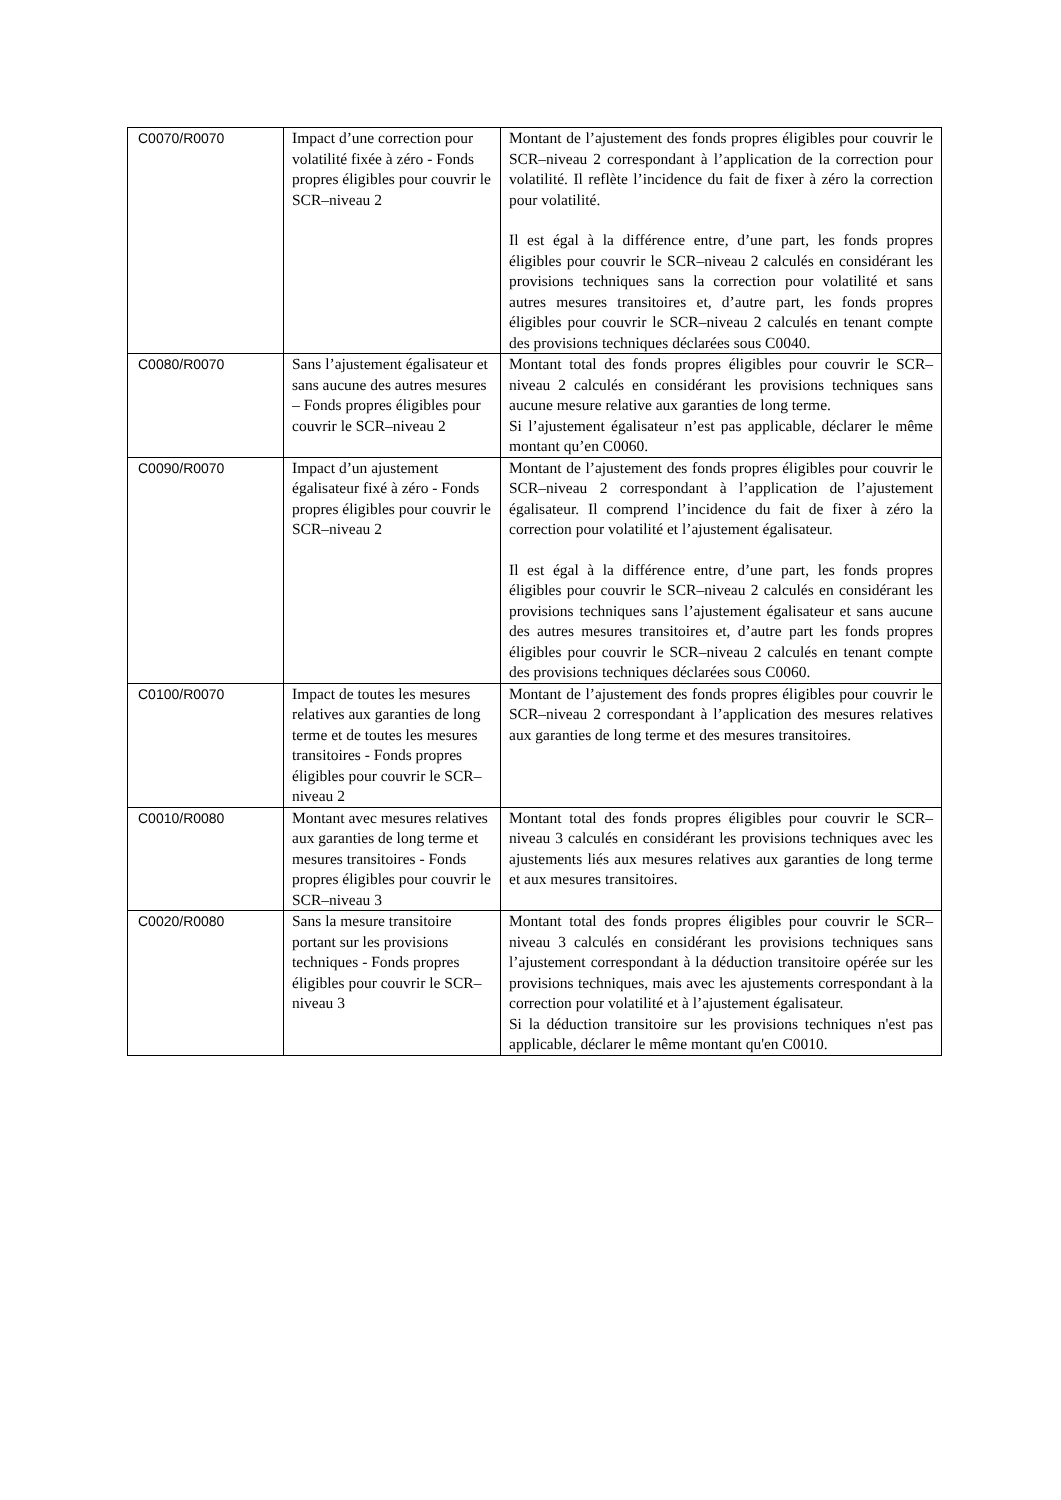| C0070/R0070 | Impact d’une correction pour volatilité fixée à zéro - Fonds propres éligibles pour couvrir le SCR–niveau 2 | Montant de l’ajustement des fonds propres éligibles pour couvrir le SCR–niveau 2 correspondant à l’application de la correction pour volatilité. Il reflète l’incidence du fait de fixer à zéro la correction pour volatilité. Il est égal à la différence entre, d’une part, les fonds propres éligibles pour couvrir le SCR–niveau 2 calculés en considérant les provisions techniques sans la correction pour volatilité et sans autres mesures transitoires et, d’autre part, les fonds propres éligibles pour couvrir le SCR–niveau 2 calculés en tenant compte des provisions techniques déclarées sous C0040. |
| C0080/R0070 | Sans l’ajustement égalisateur et sans aucune des autres mesures – Fonds propres éligibles pour couvrir le SCR–niveau 2 | Montant total des fonds propres éligibles pour couvrir le SCR–niveau 2 calculés en considérant les provisions techniques sans aucune mesure relative aux garanties de long terme. Si l’ajustement égalisateur n’est pas applicable, déclarer le même montant qu’en C0060. |
| C0090/R0070 | Impact d’un ajustement égalisateur fixé à zéro - Fonds propres éligibles pour couvrir le SCR–niveau 2 | Montant de l’ajustement des fonds propres éligibles pour couvrir le SCR–niveau 2 correspondant à l’application de l’ajustement égalisateur. Il comprend l’incidence du fait de fixer à zéro la correction pour volatilité et l’ajustement égalisateur. Il est égal à la différence entre, d’une part, les fonds propres éligibles pour couvrir le SCR–niveau 2 calculés en considérant les provisions techniques sans l’ajustement égalisateur et sans aucune des autres mesures transitoires et, d’autre part les fonds propres éligibles pour couvrir le SCR–niveau 2 calculés en tenant compte des provisions techniques déclarées sous C0060. |
| C0100/R0070 | Impact de toutes les mesures relatives aux garanties de long terme et de toutes les mesures transitoires - Fonds propres éligibles pour couvrir le SCR– niveau 2 | Montant de l’ajustement des fonds propres éligibles pour couvrir le SCR–niveau 2 correspondant à l’application des mesures relatives aux garanties de long terme et des mesures transitoires. |
| C0010/R0080 | Montant avec mesures relatives aux garanties de long terme et mesures transitoires - Fonds propres éligibles pour couvrir le SCR–niveau 3 | Montant total des fonds propres éligibles pour couvrir le SCR–niveau 3 calculés en considérant les provisions techniques avec les ajustements liés aux mesures relatives aux garanties de long terme et aux mesures transitoires. |
| C0020/R0080 | Sans la mesure transitoire portant sur les provisions techniques - Fonds propres éligibles pour couvrir le SCR– niveau 3 | Montant total des fonds propres éligibles pour couvrir le SCR–niveau 3 calculés en considérant les provisions techniques sans l’ajustement correspondant à la déduction transitoire opérée sur les provisions techniques, mais avec les ajustements correspondant à la correction pour volatilité et à l’ajustement égalisateur. Si la déduction transitoire sur les provisions techniques n'est pas applicable, déclarer le même montant qu'en C0010. |